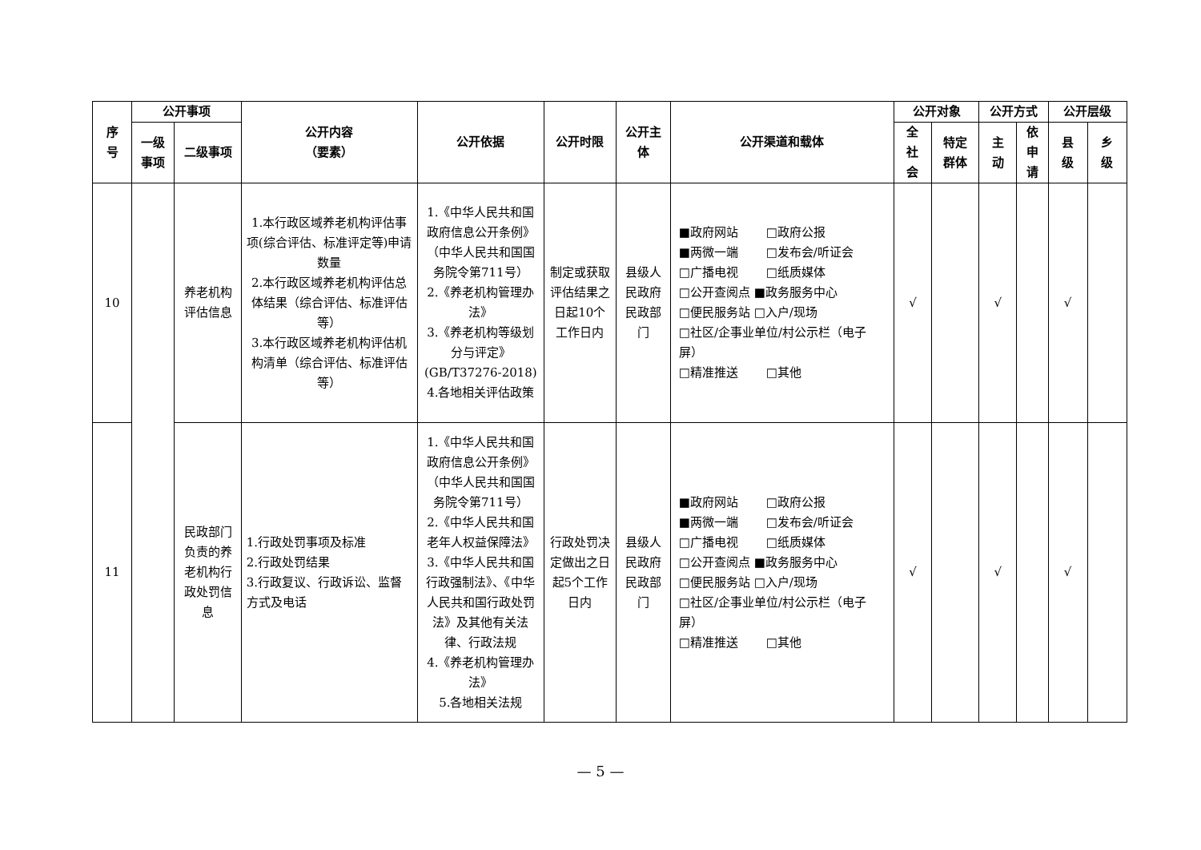| 序 号 | 公开事项 | | 公开内容 （要素） | 公开依据 | 公开时限 | 公开主 体 | 公开渠道和载体 | 公开对象 | | 公开方式 | | 公开层级 | |
| --- | --- | --- | --- | --- | --- | --- | --- | --- | --- | --- | --- | --- | --- |
| | 一级 事项 | 二级事项 | | | | | | 全 社 会 | 特定 群体 | 主 动 | 依 申 请 | 县 级 | 乡 级 |
| 10 | | 养老机构评估信息 | 1.本行政区域养老机构评估事项(综合评估、标准评定等)申请数量 2.本行政区域养老机构评估总体结果（综合评估、标准评估等） 3.本行政区域养老机构评估机构清单（综合评估、标准评估等） | 1.《中华人民共和国政府信息公开条例》（中华人民共和国国务院令第711号） 2.《养老机构管理办法》 3.《养老机构等级划分与评定》(GB/T37276-2018) 4.各地相关评估政策 | 制定或获取评估结果之日起10个工作日内 | 县级人民政府民政部门 | ■政府网站 □政府公报 ■两微一端 □发布会/听证会 □广播电视 □纸质媒体 □公开查阅点 ■政务服务中心 □便民服务站 □入户/现场 □社区/企事业单位/村公示栏（电子屏） □精准推送 □其他 | √ | | √ | | √ | |
| 11 | | 民政部门负责的养老机构行政处罚信息 | 1.行政处罚事项及标准 2.行政处罚结果 3.行政复议、行政诉讼、监督方式及电话 | 1.《中华人民共和国政府信息公开条例》（中华人民共和国国务院令第711号） 2.《中华人民共和国老年人权益保障法》 3.《中华人民共和国行政强制法》、《中华人民共和国行政处罚法》及其他有关法律、行政法规 4.《养老机构管理办法》 5.各地相关法规 | 行政处罚决定做出之日起5个工作日内 | 县级人民政府民政部门 | ■政府网站 □政府公报 ■两微一端 □发布会/听证会 □广播电视 □纸质媒体 □公开查阅点 ■政务服务中心 □便民服务站 □入户/现场 □社区/企事业单位/村公示栏（电子屏） □精准推送 □其他 | √ | | √ | | √ | |
— 5 —